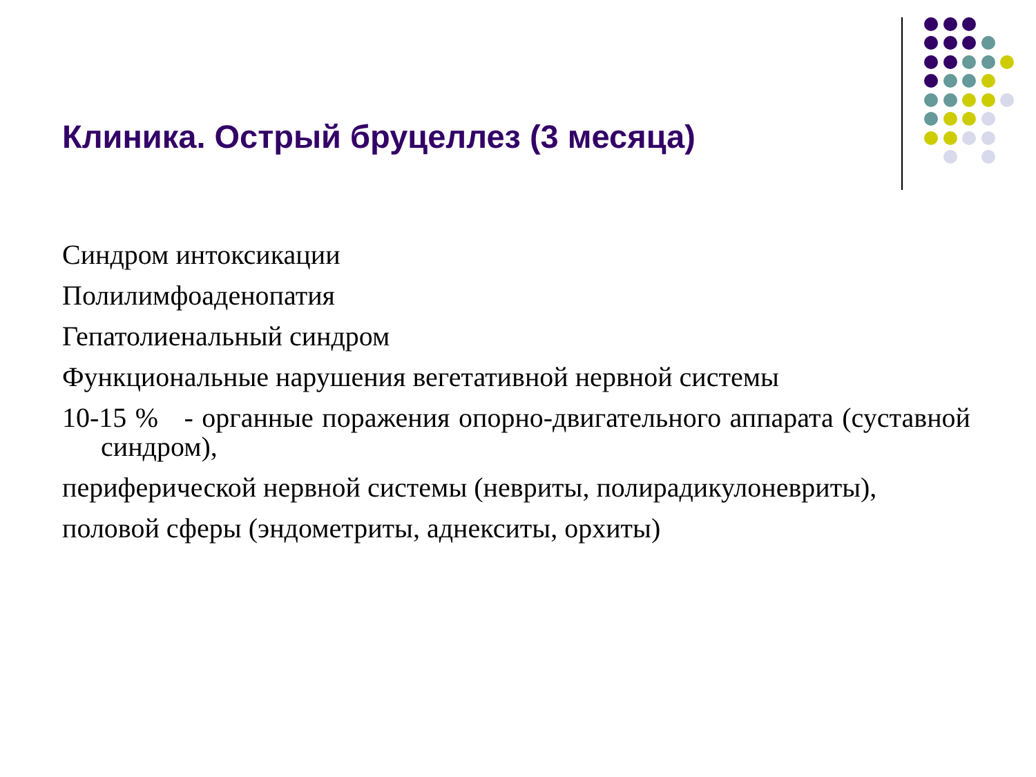Клиника. Острый бруцеллез (3 месяца)
Синдром интоксикации
Полилимфоаденопатия
Гепатолиенальный синдром
Функциональные нарушения вегетативной нервной системы
10-15 % - органные поражения опорно-двигательного аппарата (суставной синдром),
периферической нервной системы (невриты, полирадикулоневриты),
половой сферы (эндометриты, аднекситы, орхиты)